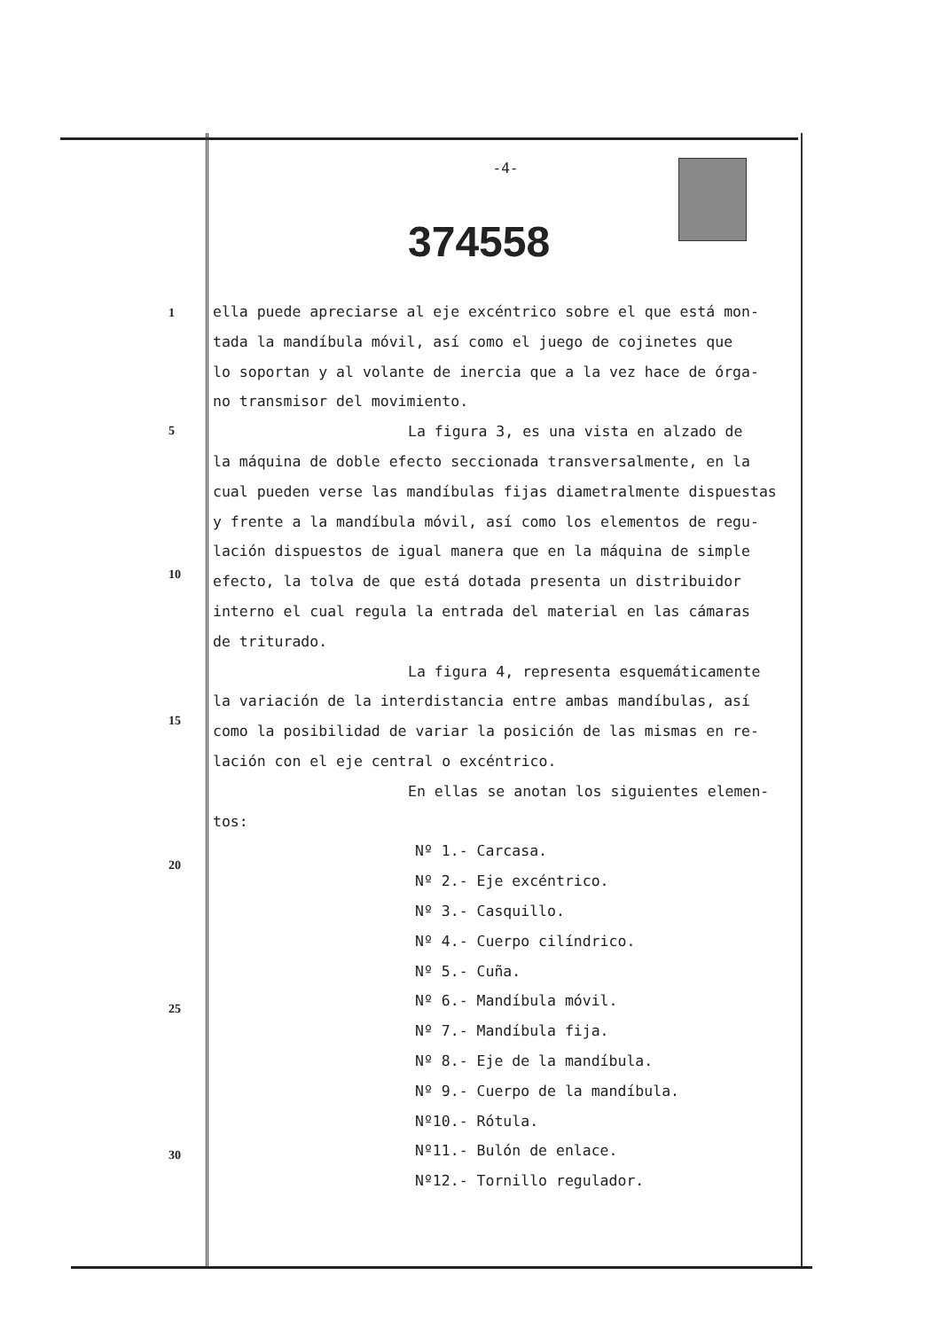-4-
374558
1
5
10
15
20
25
30
ella puede apreciarse al eje excéntrico sobre el que está mon-
tada la mandíbula móvil, así como el juego de cojinetes que
lo soportan y al volante de inercia que a la vez hace de órga-
no transmisor del movimiento.
La figura 3, es una vista en alzado de
la máquina de doble efecto seccionada transversalmente, en la
cual pueden verse las mandíbulas fijas diametralmente dispuestas
y frente a la mandíbula móvil, así como los elementos de regu-
lación dispuestos de igual manera que en la máquina de simple
efecto, la tolva de que está dotada presenta un distribuidor
interno el cual regula la entrada del material en las cámaras
de triturado.
La figura 4, representa esquemáticamente
la variación de la interdistancia entre ambas mandíbulas, así
como la posibilidad de variar la posición de las mismas en re-
lación con el eje central o excéntrico.
En ellas se anotan los siguientes elemen-
tos:
Nº 1.- Carcasa.
Nº 2.- Eje excéntrico.
Nº 3.- Casquillo.
Nº 4.- Cuerpo cilíndrico.
Nº 5.- Cuña.
Nº 6.- Mandíbula móvil.
Nº 7.- Mandíbula fija.
Nº 8.- Eje de la mandíbula.
Nº 9.- Cuerpo de la mandíbula.
Nº10.- Rótula.
Nº11.- Bulón de enlace.
Nº12.- Tornillo regulador.